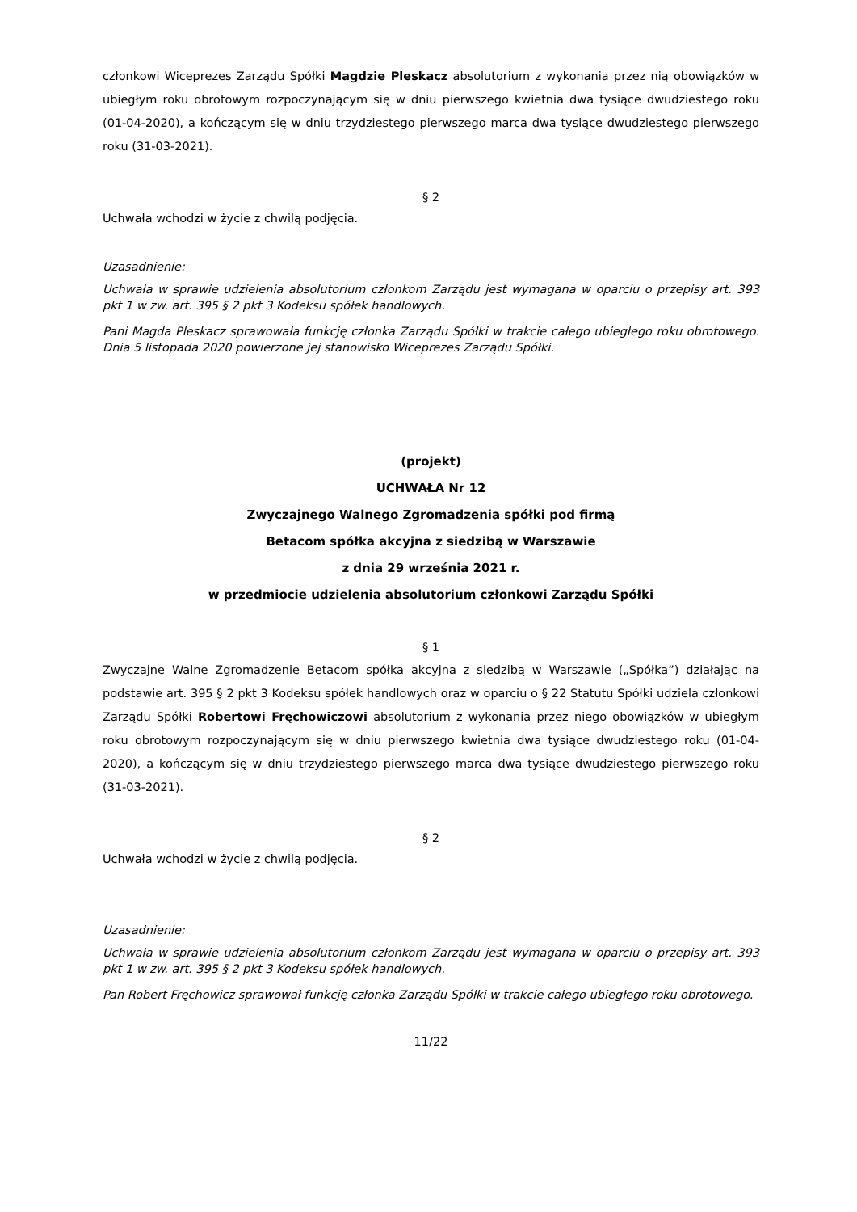członkowi Wiceprezes Zarządu Spółki Magdzie Pleskacz absolutorium z wykonania przez nią obowiązków w ubiegłym roku obrotowym rozpoczynającym się w dniu pierwszego kwietnia dwa tysiące dwudziestego roku (01-04-2020), a kończącym się w dniu trzydziestego pierwszego marca dwa tysiące dwudziestego pierwszego roku (31-03-2021).
§ 2
Uchwała wchodzi w życie z chwilą podjęcia.
Uzasadnienie:
Uchwała w sprawie udzielenia absolutorium członkom Zarządu jest wymagana w oparciu o przepisy art. 393 pkt 1 w zw. art. 395 § 2 pkt 3 Kodeksu spółek handlowych.
Pani Magda Pleskacz sprawowała funkcję członka Zarządu Spółki w trakcie całego ubiegłego roku obrotowego. Dnia 5 listopada 2020 powierzone jej stanowisko Wiceprezes Zarządu Spółki.
(projekt)
UCHWAŁA Nr 12
Zwyczajnego Walnego Zgromadzenia spółki pod firmą
Betacom spółka akcyjna z siedzibą w Warszawie
z dnia 29 września 2021 r.
w przedmiocie udzielenia absolutorium członkowi Zarządu Spółki
§ 1
Zwyczajne Walne Zgromadzenie Betacom spółka akcyjna z siedzibą w Warszawie („Spółka”) działając na podstawie art. 395 § 2 pkt 3 Kodeksu spółek handlowych oraz w oparciu o § 22 Statutu Spółki udziela członkowi Zarządu Spółki Robertowi Fręchowiczowi absolutorium z wykonania przez niego obowiązków w ubiegłym roku obrotowym rozpoczynającym się w dniu pierwszego kwietnia dwa tysiące dwudziestego roku (01-04-2020), a kończącym się w dniu trzydziestego pierwszego marca dwa tysiące dwudziestego pierwszego roku (31-03-2021).
§ 2
Uchwała wchodzi w życie z chwilą podjęcia.
Uzasadnienie:
Uchwała w sprawie udzielenia absolutorium członkom Zarządu jest wymagana w oparciu o przepisy art. 393 pkt 1 w zw. art. 395 § 2 pkt 3 Kodeksu spółek handlowych.
Pan Robert Fręchowicz sprawował funkcję członka Zarządu Spółki w trakcie całego ubiegłego roku obrotowego.
11/22